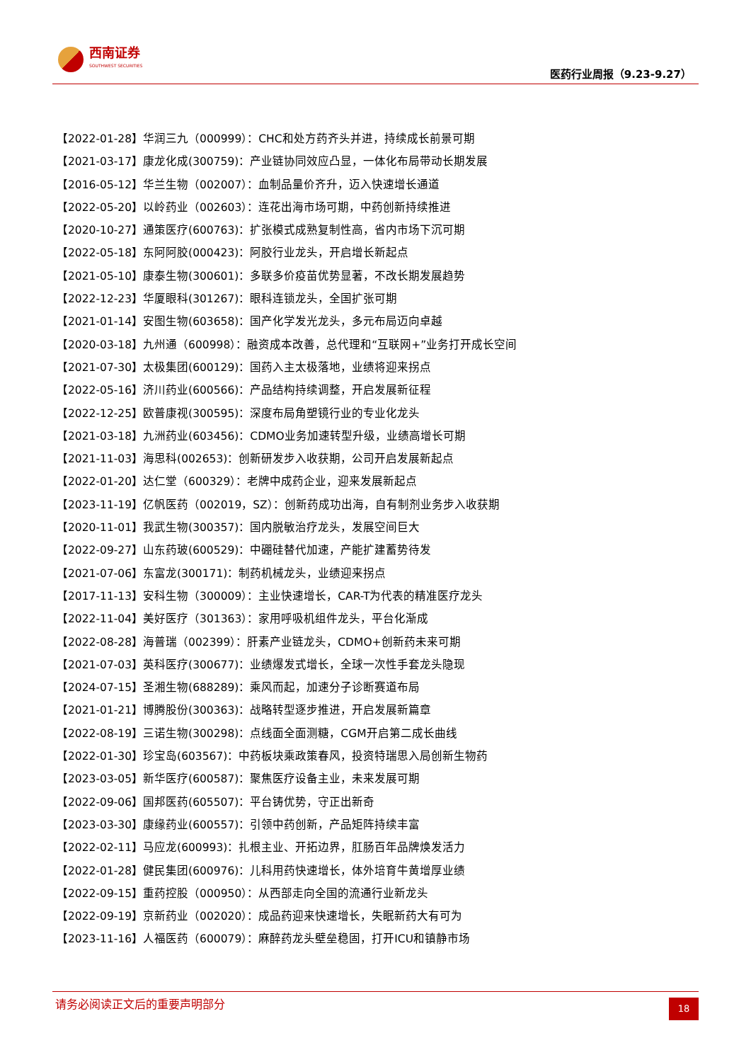西南证券
SOUTHWEST SECURITIES
医药行业周报（9.23-9.27）
【2022-01-28】华润三九（000999）：CHC和处方药齐头并进，持续成长前景可期
【2021-03-17】康龙化成(300759)：产业链协同效应凸显，一体化布局带动长期发展
【2016-05-12】华兰生物（002007）：血制品量价齐升，迈入快速增长通道
【2022-05-20】以岭药业（002603）：连花出海市场可期，中药创新持续推进
【2020-10-27】通策医疗(600763)：扩张模式成熟复制性高，省内市场下沉可期
【2022-05-18】东阿阿胶(000423)：阿胶行业龙头，开启增长新起点
【2021-05-10】康泰生物(300601)：多联多价疫苗优势显著，不改长期发展趋势
【2022-12-23】华厦眼科(301267)：眼科连锁龙头，全国扩张可期
【2021-01-14】安图生物(603658)：国产化学发光龙头，多元布局迈向卓越
【2020-03-18】九州通（600998）：融资成本改善，总代理和“互联网+”业务打开成长空间
【2021-07-30】太极集团(600129)：国药入主太极落地，业绩将迎来拐点
【2022-05-16】济川药业(600566)：产品结构持续调整，开启发展新征程
【2022-12-25】欧普康视(300595)：深度布局角塑镜行业的专业化龙头
【2021-03-18】九洲药业(603456)：CDMO业务加速转型升级，业绩高增长可期
【2021-11-03】海思科(002653)：创新研发步入收获期，公司开启发展新起点
【2022-01-20】达仁堂（600329）：老牌中成药企业，迎来发展新起点
【2023-11-19】亿帆医药（002019，SZ）：创新药成功出海，自有制剂业务步入收获期
【2020-11-01】我武生物(300357)：国内脱敏治疗龙头，发展空间巨大
【2022-09-27】山东药玻(600529)：中硼硅替代加速，产能扩建蓄势待发
【2021-07-06】东富龙(300171)：制药机械龙头，业绩迎来拐点
【2017-11-13】安科生物（300009）：主业快速增长，CAR-T为代表的精准医疗龙头
【2022-11-04】美好医疗（301363）：家用呼吸机组件龙头，平台化渐成
【2022-08-28】海普瑞（002399）：肝素产业链龙头，CDMO+创新药未来可期
【2021-07-03】英科医疗(300677)：业绩爆发式增长，全球一次性手套龙头隐现
【2024-07-15】圣湘生物(688289)：乘风而起，加速分子诊断赛道布局
【2021-01-21】博腾股份(300363)：战略转型逐步推进，开启发展新篇章
【2022-08-19】三诺生物(300298)：点线面全面测糖，CGM开启第二成长曲线
【2022-01-30】珍宝岛(603567)：中药板块乘政策春风，投资特瑞思入局创新生物药
【2023-03-05】新华医疗(600587)：聚焦医疗设备主业，未来发展可期
【2022-09-06】国邦医药(605507)：平台铸优势，守正出新奇
【2023-03-30】康缘药业(600557)：引领中药创新，产品矩阵持续丰富
【2022-02-11】马应龙(600993)：扎根主业、开拓边界，肛肠百年品牌焕发活力
【2022-01-28】健民集团(600976)：儿科用药快速增长，体外培育牛黄增厚业绩
【2022-09-15】重药控股（000950）：从西部走向全国的流通行业新龙头
【2022-09-19】京新药业（002020）：成品药迎来快速增长，失眠新药大有可为
【2023-11-16】人福医药（600079）：麻醉药龙头壁垒稳固，打开ICU和镇静市场
请务必阅读正文后的重要声明部分 18